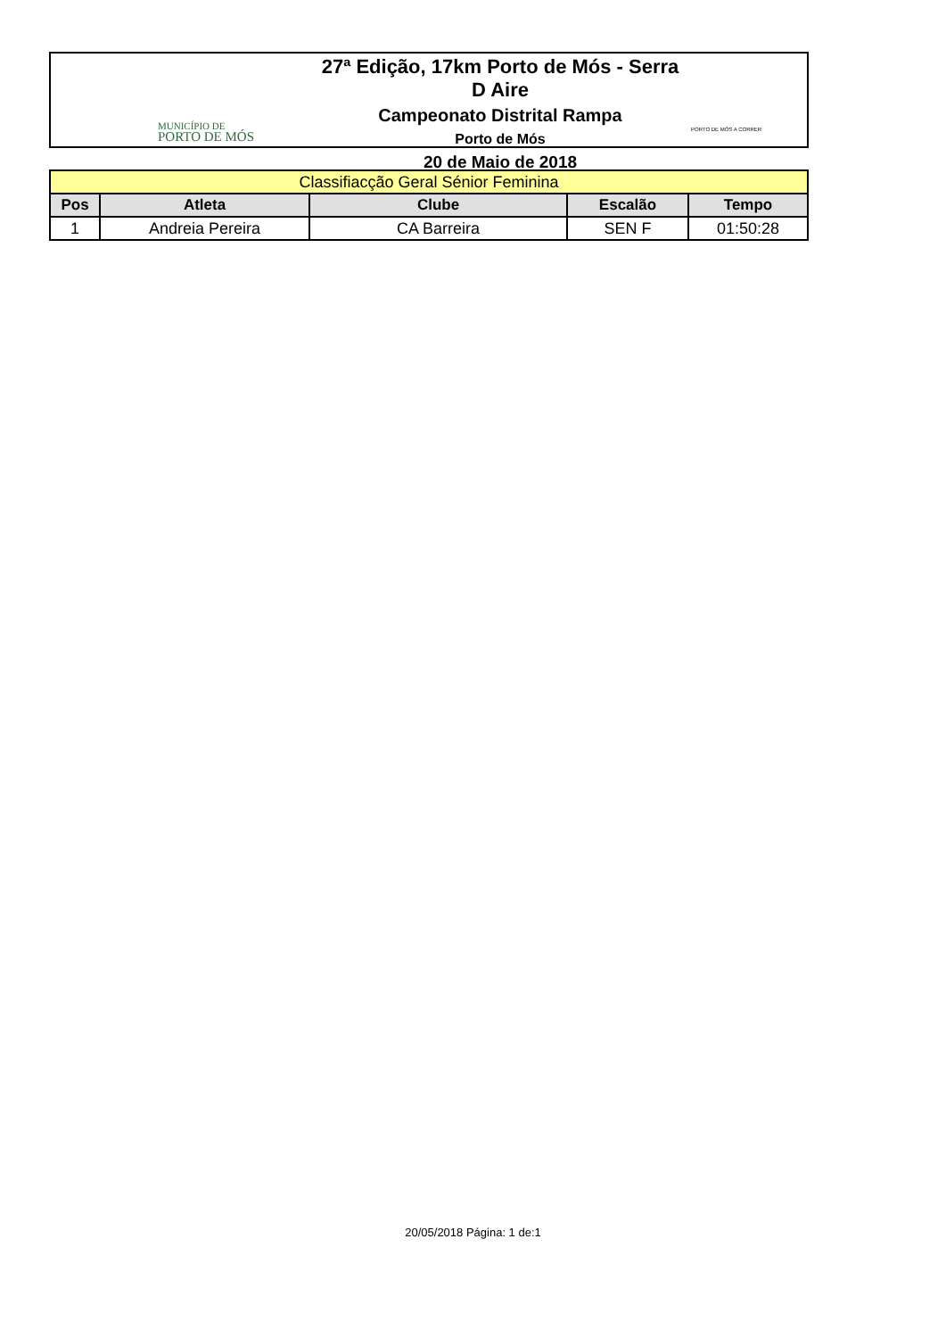MUNICÍPIO DE
PORTO DE MÓS
27ª Edição, 17km Porto de Mós - Serra D Aire
Campeonato Distrital Rampa
Porto de Mós
20 de Maio de 2018
PORTO DE MÓS A CORRER
| Classifiacção Geral Sénior Feminina | | | | |
| Pos | Atleta | Clube | Escalão | Tempo |
| 1 | Andreia Pereira | CA Barreira | SEN F | 01:50:28 |
20/05/2018 Página: 1 de:1